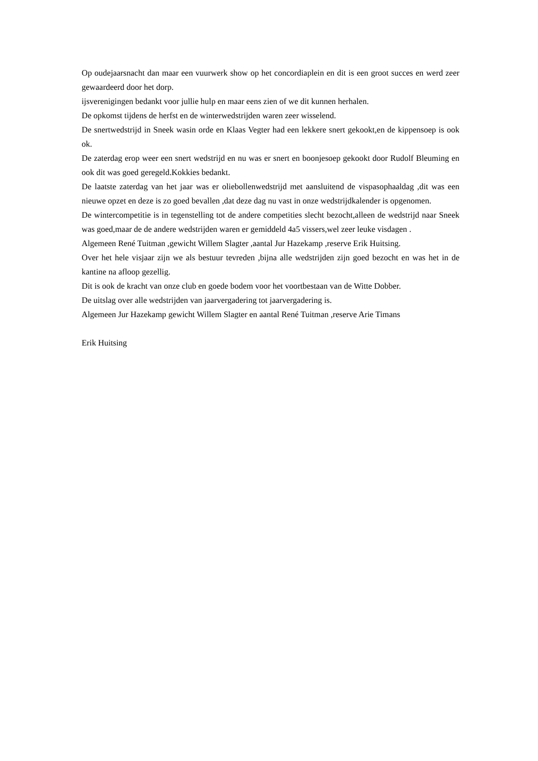Op oudejaarsnacht dan maar een vuurwerk show op het concordiaplein en dit is een groot succes en werd zeer gewaardeerd door het dorp.
ijsverenigingen bedankt voor jullie hulp en maar eens zien of we dit kunnen herhalen.
De opkomst tijdens de herfst en de winterwedstrijden waren zeer wisselend.
De snertwedstrijd in Sneek wasin orde en Klaas Vegter had een lekkere snert gekookt,en de kippensoep is ook ok.
De zaterdag erop weer een snert wedstrijd en nu was er snert en boonjesoep gekookt door Rudolf Bleuming en ook dit was goed geregeld.Kokkies bedankt.
De laatste zaterdag van het jaar was er oliebollenwedstrijd met aansluitend de vispasophaaldag ,dit was een nieuwe opzet en deze is zo goed bevallen ,dat deze dag nu vast in onze wedstrijdkalender is opgenomen.
De wintercompetitie is in tegenstelling tot de andere competities slecht bezocht,alleen de wedstrijd naar Sneek was goed,maar de de andere wedstrijden waren er gemiddeld 4a5 vissers,wel zeer leuke visdagen .
Algemeen René Tuitman ,gewicht Willem Slagter ,aantal Jur Hazekamp ,reserve Erik Huitsing.
Over het hele visjaar zijn we als bestuur tevreden ,bijna alle wedstrijden zijn goed bezocht en was het in de kantine na afloop gezellig.
Dit is ook de kracht van onze club en goede bodem voor het voortbestaan van de Witte Dobber.
De uitslag over alle wedstrijden van jaarvergadering tot jaarvergadering is.
Algemeen Jur Hazekamp gewicht Willem Slagter en aantal René Tuitman ,reserve Arie Timans
Erik Huitsing